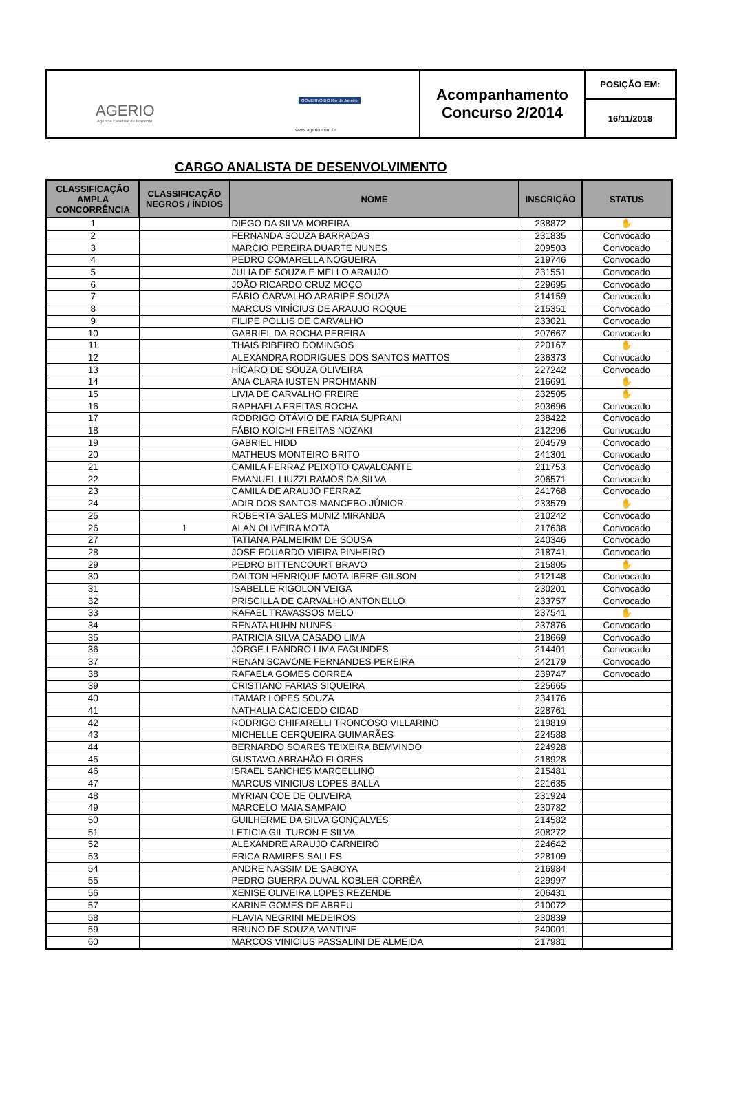AGERIO
Agência Estadual de Fomento
GOVERNO DO Rio de Janeiro
www.agerio.com.br
Acompanhamento
Concurso 2/2014
POSIÇÃO EM:
16/11/2018
CARGO ANALISTA DE DESENVOLVIMENTO
| CLASSIFICAÇÃO AMPLA CONCORRÊNCIA | CLASSIFICAÇÃO NEGROS / ÍNDIOS | NOME | INSCRIÇÃO | STATUS |
| --- | --- | --- | --- | --- |
| 1 | | DIEGO DA SILVA MOREIRA | 238872 | ✋ |
| 2 | | FERNANDA SOUZA BARRADAS | 231835 | Convocado |
| 3 | | MARCIO PEREIRA DUARTE NUNES | 209503 | Convocado |
| 4 | | PEDRO COMARELLA NOGUEIRA | 219746 | Convocado |
| 5 | | JULIA DE SOUZA E MELLO ARAUJO | 231551 | Convocado |
| 6 | | JOÃO RICARDO CRUZ MOÇO | 229695 | Convocado |
| 7 | | FÁBIO CARVALHO ARARIPE SOUZA | 214159 | Convocado |
| 8 | | MARCUS VINÍCIUS DE ARAUJO ROQUE | 215351 | Convocado |
| 9 | | FILIPE POLLIS DE CARVALHO | 233021 | Convocado |
| 10 | | GABRIEL DA ROCHA PEREIRA | 207667 | Convocado |
| 11 | | THAIS RIBEIRO DOMINGOS | 220167 | ✋ |
| 12 | | ALEXANDRA RODRIGUES DOS SANTOS MATTOS | 236373 | Convocado |
| 13 | | HÍCARO DE SOUZA OLIVEIRA | 227242 | Convocado |
| 14 | | ANA CLARA IUSTEN PROHMANN | 216691 | ✋ |
| 15 | | LIVIA DE CARVALHO FREIRE | 232505 | ✋ |
| 16 | | RAPHAELA FREITAS ROCHA | 203696 | Convocado |
| 17 | | RODRIGO OTÁVIO DE FARIA SUPRANI | 238422 | Convocado |
| 18 | | FÁBIO KOICHI FREITAS NOZAKI | 212296 | Convocado |
| 19 | | GABRIEL HIDD | 204579 | Convocado |
| 20 | | MATHEUS MONTEIRO BRITO | 241301 | Convocado |
| 21 | | CAMILA FERRAZ PEIXOTO CAVALCANTE | 211753 | Convocado |
| 22 | | EMANUEL LIUZZI RAMOS DA SILVA | 206571 | Convocado |
| 23 | | CAMILA DE ARAUJO FERRAZ | 241768 | Convocado |
| 24 | | ADIR DOS SANTOS MANCEBO JÚNIOR | 233579 | ✋ |
| 25 | | ROBERTA SALES MUNIZ MIRANDA | 210242 | Convocado |
| 26 | 1 | ALAN OLIVEIRA MOTA | 217638 | Convocado |
| 27 | | TATIANA PALMEIRIM DE SOUSA | 240346 | Convocado |
| 28 | | JOSE EDUARDO VIEIRA PINHEIRO | 218741 | Convocado |
| 29 | | PEDRO BITTENCOURT BRAVO | 215805 | ✋ |
| 30 | | DALTON HENRIQUE MOTA IBERE GILSON | 212148 | Convocado |
| 31 | | ISABELLE RIGOLON VEIGA | 230201 | Convocado |
| 32 | | PRISCILLA DE CARVALHO ANTONELLO | 233757 | Convocado |
| 33 | | RAFAEL TRAVASSOS MELO | 237541 | ✋ |
| 34 | | RENATA HUHN NUNES | 237876 | Convocado |
| 35 | | PATRICIA SILVA CASADO LIMA | 218669 | Convocado |
| 36 | | JORGE LEANDRO LIMA FAGUNDES | 214401 | Convocado |
| 37 | | RENAN SCAVONE FERNANDES PEREIRA | 242179 | Convocado |
| 38 | | RAFAELA GOMES CORREA | 239747 | Convocado |
| 39 | | CRISTIANO FARIAS SIQUEIRA | 225665 | |
| 40 | | ITAMAR LOPES SOUZA | 234176 | |
| 41 | | NATHALIA CACICEDO CIDAD | 228761 | |
| 42 | | RODRIGO CHIFARELLI TRONCOSO VILLARINO | 219819 | |
| 43 | | MICHELLE CERQUEIRA GUIMARÃES | 224588 | |
| 44 | | BERNARDO SOARES TEIXEIRA BEMVINDO | 224928 | |
| 45 | | GUSTAVO ABRAHÃO FLORES | 218928 | |
| 46 | | ISRAEL SANCHES MARCELLINO | 215481 | |
| 47 | | MARCUS VINICIUS LOPES BALLA | 221635 | |
| 48 | | MYRIAN COE DE OLIVEIRA | 231924 | |
| 49 | | MARCELO MAIA SAMPAIO | 230782 | |
| 50 | | GUILHERME DA SILVA GONÇALVES | 214582 | |
| 51 | | LETICIA GIL TURON E SILVA | 208272 | |
| 52 | | ALEXANDRE ARAUJO CARNEIRO | 224642 | |
| 53 | | ERICA RAMIRES SALLES | 228109 | |
| 54 | | ANDRE NASSIM DE SABOYA | 216984 | |
| 55 | | PEDRO GUERRA DUVAL KOBLER CORRÊA | 229997 | |
| 56 | | XENISE OLIVEIRA LOPES REZENDE | 206431 | |
| 57 | | KARINE GOMES DE ABREU | 210072 | |
| 58 | | FLAVIA NEGRINI MEDEIROS | 230839 | |
| 59 | | BRUNO DE SOUZA VANTINE | 240001 | |
| 60 | | MARCOS VINICIUS PASSALINI DE ALMEIDA | 217981 | |